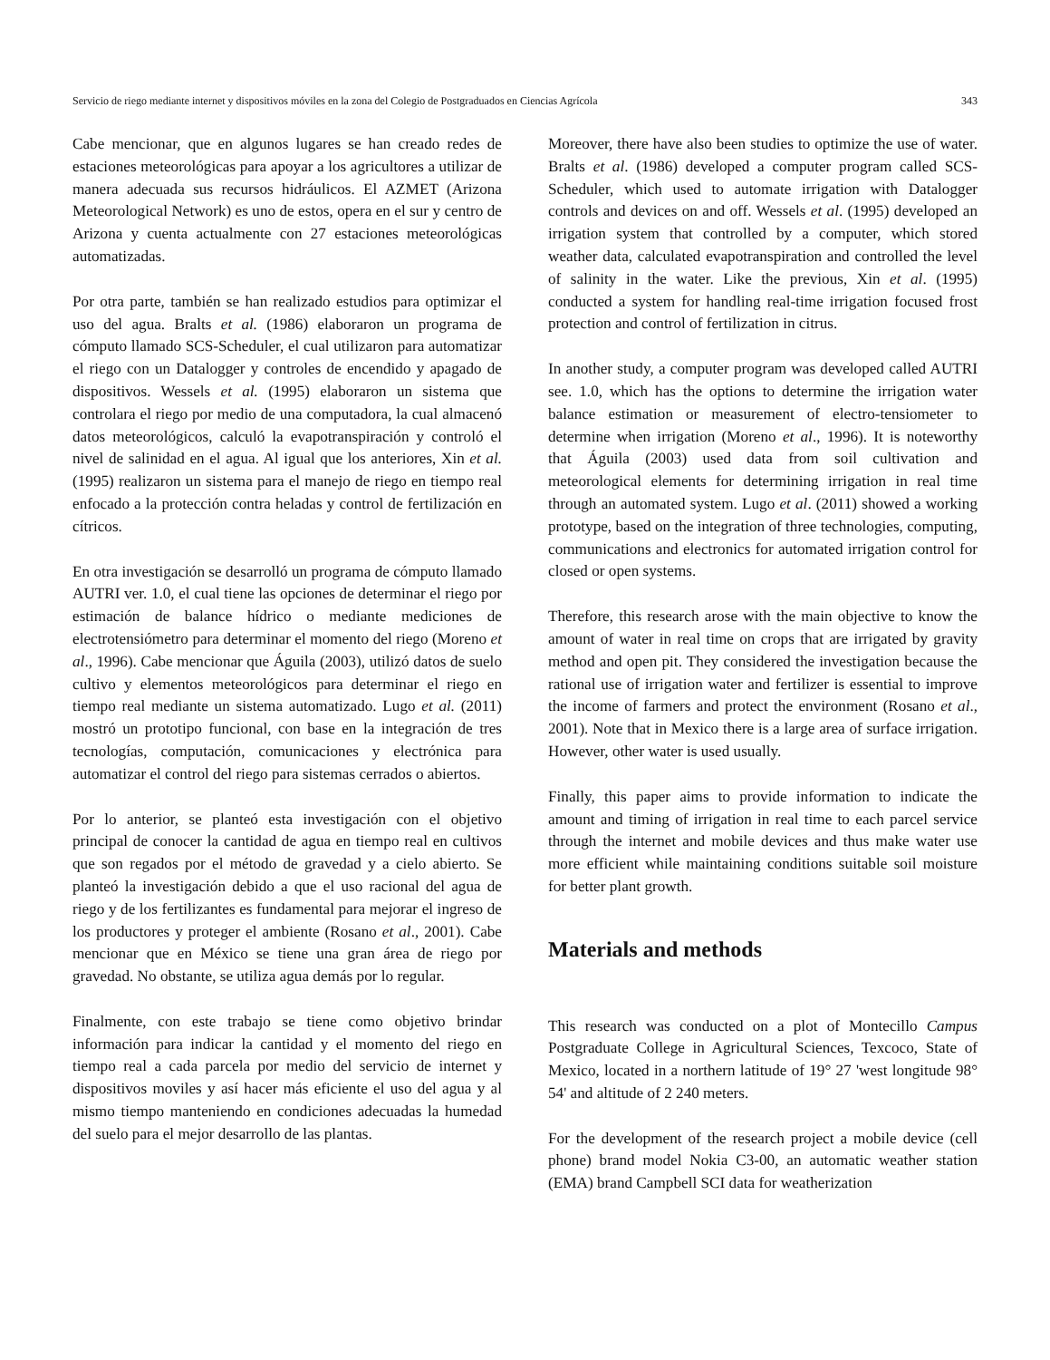Servicio de riego mediante internet y dispositivos móviles en la zona del Colegio de Postgraduados en Ciencias Agrícola 343
Cabe mencionar, que en algunos lugares se han creado redes de estaciones meteorológicas para apoyar a los agricultores a utilizar de manera adecuada sus recursos hidráulicos. El AZMET (Arizona Meteorological Network) es uno de estos, opera en el sur y centro de Arizona y cuenta actualmente con 27 estaciones meteorológicas automatizadas.
Por otra parte, también se han realizado estudios para optimizar el uso del agua. Bralts et al. (1986) elaboraron un programa de cómputo llamado SCS-Scheduler, el cual utilizaron para automatizar el riego con un Datalogger y controles de encendido y apagado de dispositivos. Wessels et al. (1995) elaboraron un sistema que controlara el riego por medio de una computadora, la cual almacenó datos meteorológicos, calculó la evapotranspiración y controló el nivel de salinidad en el agua. Al igual que los anteriores, Xin et al. (1995) realizaron un sistema para el manejo de riego en tiempo real enfocado a la protección contra heladas y control de fertilización en cítricos.
En otra investigación se desarrolló un programa de cómputo llamado AUTRI ver. 1.0, el cual tiene las opciones de determinar el riego por estimación de balance hídrico o mediante mediciones de electrotensiómetro para determinar el momento del riego (Moreno et al., 1996). Cabe mencionar que Águila (2003), utilizó datos de suelo cultivo y elementos meteorológicos para determinar el riego en tiempo real mediante un sistema automatizado. Lugo et al. (2011) mostró un prototipo funcional, con base en la integración de tres tecnologías, computación, comunicaciones y electrónica para automatizar el control del riego para sistemas cerrados o abiertos.
Por lo anterior, se planteó esta investigación con el objetivo principal de conocer la cantidad de agua en tiempo real en cultivos que son regados por el método de gravedad y a cielo abierto. Se planteó la investigación debido a que el uso racional del agua de riego y de los fertilizantes es fundamental para mejorar el ingreso de los productores y proteger el ambiente (Rosano et al., 2001). Cabe mencionar que en México se tiene una gran área de riego por gravedad. No obstante, se utiliza agua demás por lo regular.
Finalmente, con este trabajo se tiene como objetivo brindar información para indicar la cantidad y el momento del riego en tiempo real a cada parcela por medio del servicio de internet y dispositivos moviles y así hacer más eficiente el uso del agua y al mismo tiempo manteniendo en condiciones adecuadas la humedad del suelo para el mejor desarrollo de las plantas.
Moreover, there have also been studies to optimize the use of water. Bralts et al. (1986) developed a computer program called SCS-Scheduler, which used to automate irrigation with Datalogger controls and devices on and off. Wessels et al. (1995) developed an irrigation system that controlled by a computer, which stored weather data, calculated evapotranspiration and controlled the level of salinity in the water. Like the previous, Xin et al. (1995) conducted a system for handling real-time irrigation focused frost protection and control of fertilization in citrus.
In another study, a computer program was developed called AUTRI see. 1.0, which has the options to determine the irrigation water balance estimation or measurement of electro-tensiometer to determine when irrigation (Moreno et al., 1996). It is noteworthy that Águila (2003) used data from soil cultivation and meteorological elements for determining irrigation in real time through an automated system. Lugo et al. (2011) showed a working prototype, based on the integration of three technologies, computing, communications and electronics for automated irrigation control for closed or open systems.
Therefore, this research arose with the main objective to know the amount of water in real time on crops that are irrigated by gravity method and open pit. They considered the investigation because the rational use of irrigation water and fertilizer is essential to improve the income of farmers and protect the environment (Rosano et al., 2001). Note that in Mexico there is a large area of surface irrigation. However, other water is used usually.
Finally, this paper aims to provide information to indicate the amount and timing of irrigation in real time to each parcel service through the internet and mobile devices and thus make water use more efficient while maintaining conditions suitable soil moisture for better plant growth.
Materials and methods
This research was conducted on a plot of Montecillo Campus Postgraduate College in Agricultural Sciences, Texcoco, State of Mexico, located in a northern latitude of 19° 27 'west longitude 98° 54' and altitude of 2 240 meters.
For the development of the research project a mobile device (cell phone) brand model Nokia C3-00, an automatic weather station (EMA) brand Campbell SCI data for weatherization